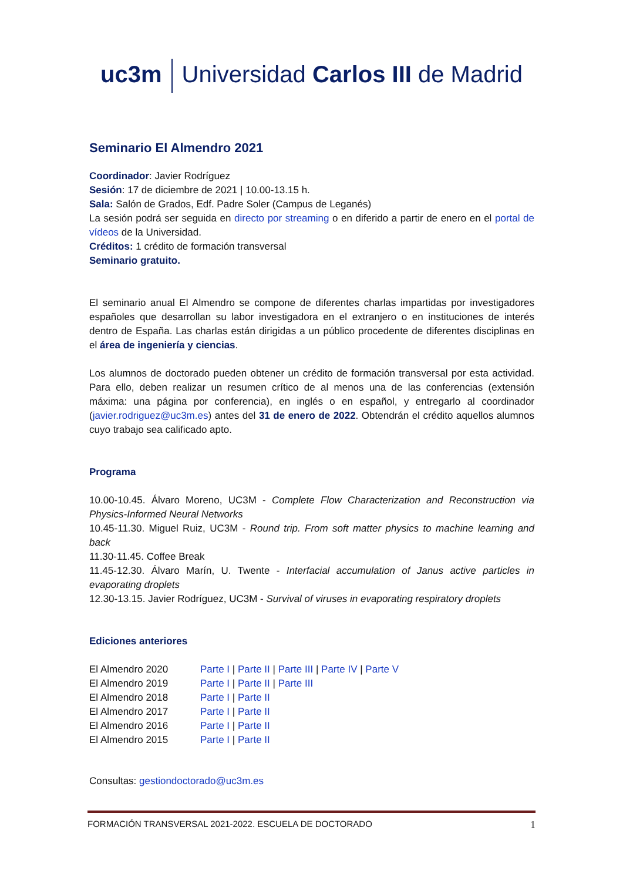uc3m Universidad Carlos III de Madrid
Seminario El Almendro 2021
Coordinador: Javier Rodríguez
Sesión: 17 de diciembre de 2021 | 10.00-13.15 h.
Sala: Salón de Grados, Edf. Padre Soler (Campus de Leganés)
La sesión podrá ser seguida en directo por streaming o en diferido a partir de enero en el portal de vídeos de la Universidad.
Créditos: 1 crédito de formación transversal
Seminario gratuito.
El seminario anual El Almendro se compone de diferentes charlas impartidas por investigadores españoles que desarrollan su labor investigadora en el extranjero o en instituciones de interés dentro de España. Las charlas están dirigidas a un público procedente de diferentes disciplinas en el área de ingeniería y ciencias.
Los alumnos de doctorado pueden obtener un crédito de formación transversal por esta actividad. Para ello, deben realizar un resumen crítico de al menos una de las conferencias (extensión máxima: una página por conferencia), en inglés o en español, y entregarlo al coordinador (javier.rodriguez@uc3m.es) antes del 31 de enero de 2022. Obtendrán el crédito aquellos alumnos cuyo trabajo sea calificado apto.
Programa
10.00-10.45. Álvaro Moreno, UC3M - Complete Flow Characterization and Reconstruction via Physics-Informed Neural Networks
10.45-11.30. Miguel Ruiz, UC3M - Round trip. From soft matter physics to machine learning and back
11.30-11.45. Coffee Break
11.45-12.30. Álvaro Marín, U. Twente - Interfacial accumulation of Janus active particles in evaporating droplets
12.30-13.15. Javier Rodríguez, UC3M - Survival of viruses in evaporating respiratory droplets
Ediciones anteriores
| El Almendro 2020 | Parte I / Parte II / Parte III / Parte IV / Parte V |
| El Almendro 2019 | Parte I / Parte II / Parte III |
| El Almendro 2018 | Parte I / Parte II |
| El Almendro 2017 | Parte I / Parte II |
| El Almendro 2016 | Parte I / Parte II |
| El Almendro 2015 | Parte I / Parte II |
Consultas: gestiondoctorado@uc3m.es
FORMACIÓN TRANSVERSAL 2021-2022. ESCUELA DE DOCTORADO 1